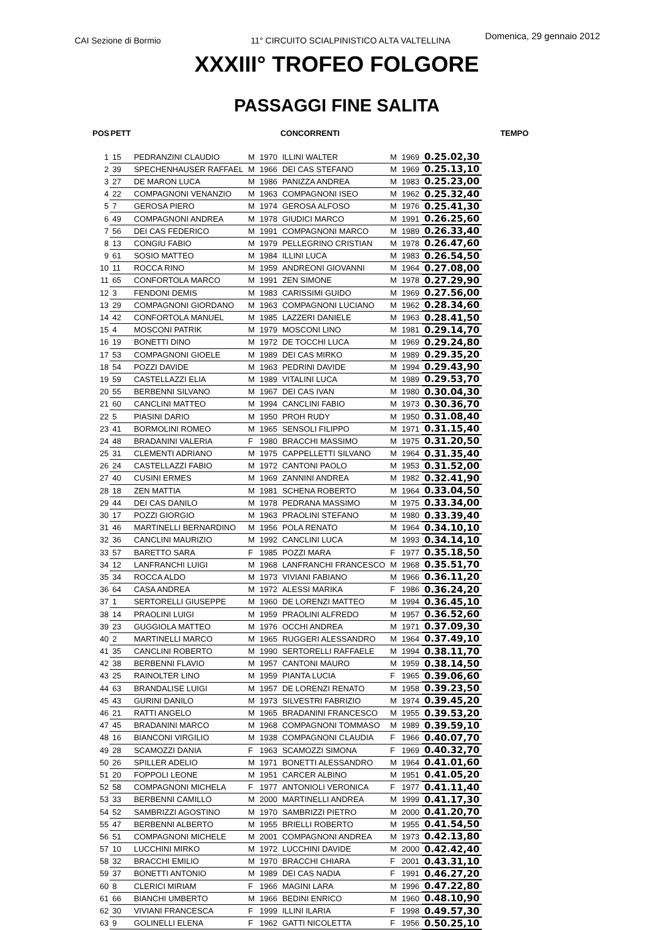CAI Sezione di Bormio 11° CIRCUITO SCIALPINISTICO ALTA VALTELLINA Domenica, 29 gennaio 2012
XXXIII° TROFEO FOLGORE
PASSAGGI FINE SALITA
| POS | PETT | | | | CONCORRENTI | | | | TEMPO |
| --- | --- | --- | --- | --- | --- | --- | --- | --- | --- |
| 1 | 15 | PEDRANZINI CLAUDIO | M | 1970 | ILLINI WALTER | M | 1969 | 0.25.02,30 | |
| 2 | 39 | SPECHENHAUSER RAFFAEL | M | 1966 | DEI CAS STEFANO | M | 1969 | 0.25.13,10 | |
| 3 | 27 | DE MARON LUCA | M | 1986 | PANIZZA ANDREA | M | 1983 | 0.25.23,00 | |
| 4 | 22 | COMPAGNONI VENANZIO | M | 1963 | COMPAGNONI ISEO | M | 1962 | 0.25.32,40 | |
| 5 | 7 | GEROSA PIERO | M | 1974 | GEROSA ALFOSO | M | 1976 | 0.25.41,30 | |
| 6 | 49 | COMPAGNONI ANDREA | M | 1978 | GIUDICI MARCO | M | 1991 | 0.26.25,60 | |
| 7 | 56 | DEI CAS FEDERICO | M | 1991 | COMPAGNONI MARCO | M | 1989 | 0.26.33,40 | |
| 8 | 13 | CONGIU FABIO | M | 1979 | PELLEGRINO CRISTIAN | M | 1978 | 0.26.47,60 | |
| 9 | 61 | SOSIO MATTEO | M | 1984 | ILLINI LUCA | M | 1983 | 0.26.54,50 | |
| 10 | 11 | ROCCA RINO | M | 1959 | ANDREONI GIOVANNI | M | 1964 | 0.27.08,00 | |
| 11 | 65 | CONFORTOLA MARCO | M | 1991 | ZEN SIMONE | M | 1978 | 0.27.29,90 | |
| 12 | 3 | FENDONI DEMIS | M | 1983 | CARISSIMI GUIDO | M | 1969 | 0.27.56,00 | |
| 13 | 29 | COMPAGNONI GIORDANO | M | 1963 | COMPAGNONI LUCIANO | M | 1962 | 0.28.34,60 | |
| 14 | 42 | CONFORTOLA MANUEL | M | 1985 | LAZZERI DANIELE | M | 1963 | 0.28.41,50 | |
| 15 | 4 | MOSCONI PATRIK | M | 1979 | MOSCONI LINO | M | 1981 | 0.29.14,70 | |
| 16 | 19 | BONETTI DINO | M | 1972 | DE TOCCHI LUCA | M | 1969 | 0.29.24,80 | |
| 17 | 53 | COMPAGNONI GIOELE | M | 1989 | DEI CAS MIRKO | M | 1989 | 0.29.35,20 | |
| 18 | 54 | POZZI DAVIDE | M | 1963 | PEDRINI DAVIDE | M | 1994 | 0.29.43,90 | |
| 19 | 59 | CASTELLAZZI ELIA | M | 1989 | VITALINI LUCA | M | 1989 | 0.29.53,70 | |
| 20 | 55 | BERBENNI SILVANO | M | 1967 | DEI CAS IVAN | M | 1980 | 0.30.04,30 | |
| 21 | 60 | CANCLINI MATTEO | M | 1994 | CANCLINI FABIO | M | 1973 | 0.30.36,70 | |
| 22 | 5 | PIASINI DARIO | M | 1950 | PROH RUDY | M | 1950 | 0.31.08,40 | |
| 23 | 41 | BORMOLINI ROMEO | M | 1965 | SENSOLI FILIPPO | M | 1971 | 0.31.15,40 | |
| 24 | 48 | BRADANINI VALERIA | F | 1980 | BRACCHI MASSIMO | M | 1975 | 0.31.20,50 | |
| 25 | 31 | CLEMENTI ADRIANO | M | 1975 | CAPPELLETTI SILVANO | M | 1964 | 0.31.35,40 | |
| 26 | 24 | CASTELLAZZI FABIO | M | 1972 | CANTONI PAOLO | M | 1953 | 0.31.52,00 | |
| 27 | 40 | CUSINI ERMES | M | 1969 | ZANNINI ANDREA | M | 1982 | 0.32.41,90 | |
| 28 | 18 | ZEN MATTIA | M | 1981 | SCHENA ROBERTO | M | 1964 | 0.33.04,50 | |
| 29 | 44 | DEI CAS DANILO | M | 1978 | PEDRANA MASSIMO | M | 1975 | 0.33.34,00 | |
| 30 | 17 | POZZI GIORGIO | M | 1963 | PRAOLINI STEFANO | M | 1980 | 0.33.39,40 | |
| 31 | 46 | MARTINELLI BERNARDINO | M | 1956 | POLA RENATO | M | 1964 | 0.34.10,10 | |
| 32 | 36 | CANCLINI MAURIZIO | M | 1992 | CANCLINI LUCA | M | 1993 | 0.34.14,10 | |
| 33 | 57 | BARETTO SARA | F | 1985 | POZZI MARA | F | 1977 | 0.35.18,50 | |
| 34 | 12 | LANFRANCHI LUIGI | M | 1968 | LANFRANCHI FRANCESCO | M | 1968 | 0.35.51,70 | |
| 35 | 34 | ROCCA ALDO | M | 1973 | VIVIANI FABIANO | M | 1966 | 0.36.11,20 | |
| 36 | 64 | CASA ANDREA | M | 1972 | ALESSI MARIKA | F | 1986 | 0.36.24,20 | |
| 37 | 1 | SERTORELLI GIUSEPPE | M | 1960 | DE LORENZI MATTEO | M | 1994 | 0.36.45,10 | |
| 38 | 14 | PRAOLINI LUIGI | M | 1959 | PRAOLINI ALFREDO | M | 1957 | 0.36.52,60 | |
| 39 | 23 | GUGGIOLA MATTEO | M | 1976 | OCCHI ANDREA | M | 1971 | 0.37.09,30 | |
| 40 | 2 | MARTINELLI MARCO | M | 1965 | RUGGERI ALESSANDRO | M | 1964 | 0.37.49,10 | |
| 41 | 35 | CANCLINI ROBERTO | M | 1990 | SERTORELLI RAFFAELE | M | 1994 | 0.38.11,70 | |
| 42 | 38 | BERBENNI FLAVIO | M | 1957 | CANTONI MAURO | M | 1959 | 0.38.14,50 | |
| 43 | 25 | RAINOLTER LINO | M | 1959 | PIANTA LUCIA | F | 1965 | 0.39.06,60 | |
| 44 | 63 | BRANDALISE LUIGI | M | 1957 | DE LORENZI RENATO | M | 1958 | 0.39.23,50 | |
| 45 | 43 | GURINI DANILO | M | 1973 | SILVESTRI FABRIZIO | M | 1974 | 0.39.45,20 | |
| 46 | 21 | RATTI ANGELO | M | 1965 | BRADANINI FRANCESCO | M | 1955 | 0.39.53,20 | |
| 47 | 45 | BRADANINI MARCO | M | 1968 | COMPAGNONI TOMMASO | M | 1989 | 0.39.59,10 | |
| 48 | 16 | BIANCONI VIRGILIO | M | 1938 | COMPAGNONI CLAUDIA | F | 1966 | 0.40.07,70 | |
| 49 | 28 | SCAMOZZI DANIA | F | 1963 | SCAMOZZI SIMONA | F | 1969 | 0.40.32,70 | |
| 50 | 26 | SPILLER ADELIO | M | 1971 | BONETTI ALESSANDRO | M | 1964 | 0.41.01,60 | |
| 51 | 20 | FOPPOLI LEONE | M | 1951 | CARCER ALBINO | M | 1951 | 0.41.05,20 | |
| 52 | 58 | COMPAGNONI MICHELA | F | 1977 | ANTONIOLI VERONICA | F | 1977 | 0.41.11,40 | |
| 53 | 33 | BERBENNI CAMILLO | M | 2000 | MARTINELLI ANDREA | M | 1999 | 0.41.17,30 | |
| 54 | 52 | SAMBRIZZI AGOSTINO | M | 1970 | SAMBRIZZI PIETRO | M | 2000 | 0.41.20,70 | |
| 55 | 47 | BERBENNI ALBERTO | M | 1955 | BRIELLI ROBERTO | M | 1955 | 0.41.54,50 | |
| 56 | 51 | COMPAGNONI MICHELE | M | 2001 | COMPAGNONI ANDREA | M | 1973 | 0.42.13,80 | |
| 57 | 10 | LUCCHINI MIRKO | M | 1972 | LUCCHINI DAVIDE | M | 2000 | 0.42.42,40 | |
| 58 | 32 | BRACCHI EMILIO | M | 1970 | BRACCHI CHIARA | F | 2001 | 0.43.31,10 | |
| 59 | 37 | BONETTI ANTONIO | M | 1989 | DEI CAS NADIA | F | 1991 | 0.46.27,20 | |
| 60 | 8 | CLERICI MIRIAM | F | 1966 | MAGINI LARA | M | 1996 | 0.47.22,80 | |
| 61 | 66 | BIANCHI UMBERTO | M | 1966 | BEDINI ENRICO | M | 1960 | 0.48.10,90 | |
| 62 | 30 | VIVIANI FRANCESCA | F | 1999 | ILLINI ILARIA | F | 1998 | 0.49.57,30 | |
| 63 | 9 | GOLINELLI ELENA | F | 1962 | GATTI NICOLETTA | F | 1956 | 0.50.25,10 | |